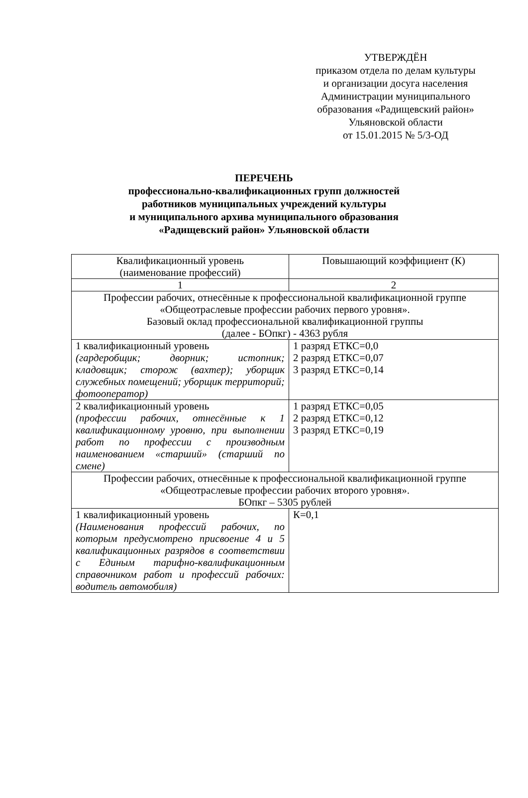УТВЕРЖДЁН
приказом отдела по делам культуры
и организации досуга населения
Администрации муниципального
образования «Радищевский район»
Ульяновской области
от 15.01.2015 № 5/3-ОД
ПЕРЕЧЕНЬ
профессионально-квалификационных групп должностей
работников муниципальных учреждений культуры
и муниципального архива муниципального образования
«Радищевский район» Ульяновской области
| Квалификационный уровень (наименование профессий) | Повышающий коэффициент (К) |
| --- | --- |
| 1 | 2 |
| Профессии рабочих, отнесённые к профессиональной квалификационной группе «Общеотраслевые профессии рабочих первого уровня». Базовый оклад профессиональной квалификационной группы (далее - БОпкг) - 4363 рубля | |
| 1 квалификационный уровень (гардеробщик; дворник; истопник; кладовщик; сторож (вахтер); уборщик служебных помещений; уборщик территорий; фотооператор) | 1 разряд ЕТКС=0,0 2 разряд ЕТКС=0,07 3 разряд ЕТКС=0,14 |
| 2 квалификационный уровень (профессии рабочих, отнесённые к 1 квалификационному уровню, при выполнении работ по профессии с производным наименованием «старший» (старший по смене) | 1 разряд ЕТКС=0,05 2 разряд ЕТКС=0,12 3 разряд ЕТКС=0,19 |
| Профессии рабочих, отнесённые к профессиональной квалификационной группе «Общеотраслевые профессии рабочих второго уровня». БОпкг – 5305 рублей | |
| 1 квалификационный уровень (Наименования профессий рабочих, по которым предусмотрено присвоение 4 и 5 квалификационных разрядов в соответствии с Единым тарифно-квалификационным справочником работ и профессий рабочих: водитель автомобиля) | К=0,1 |